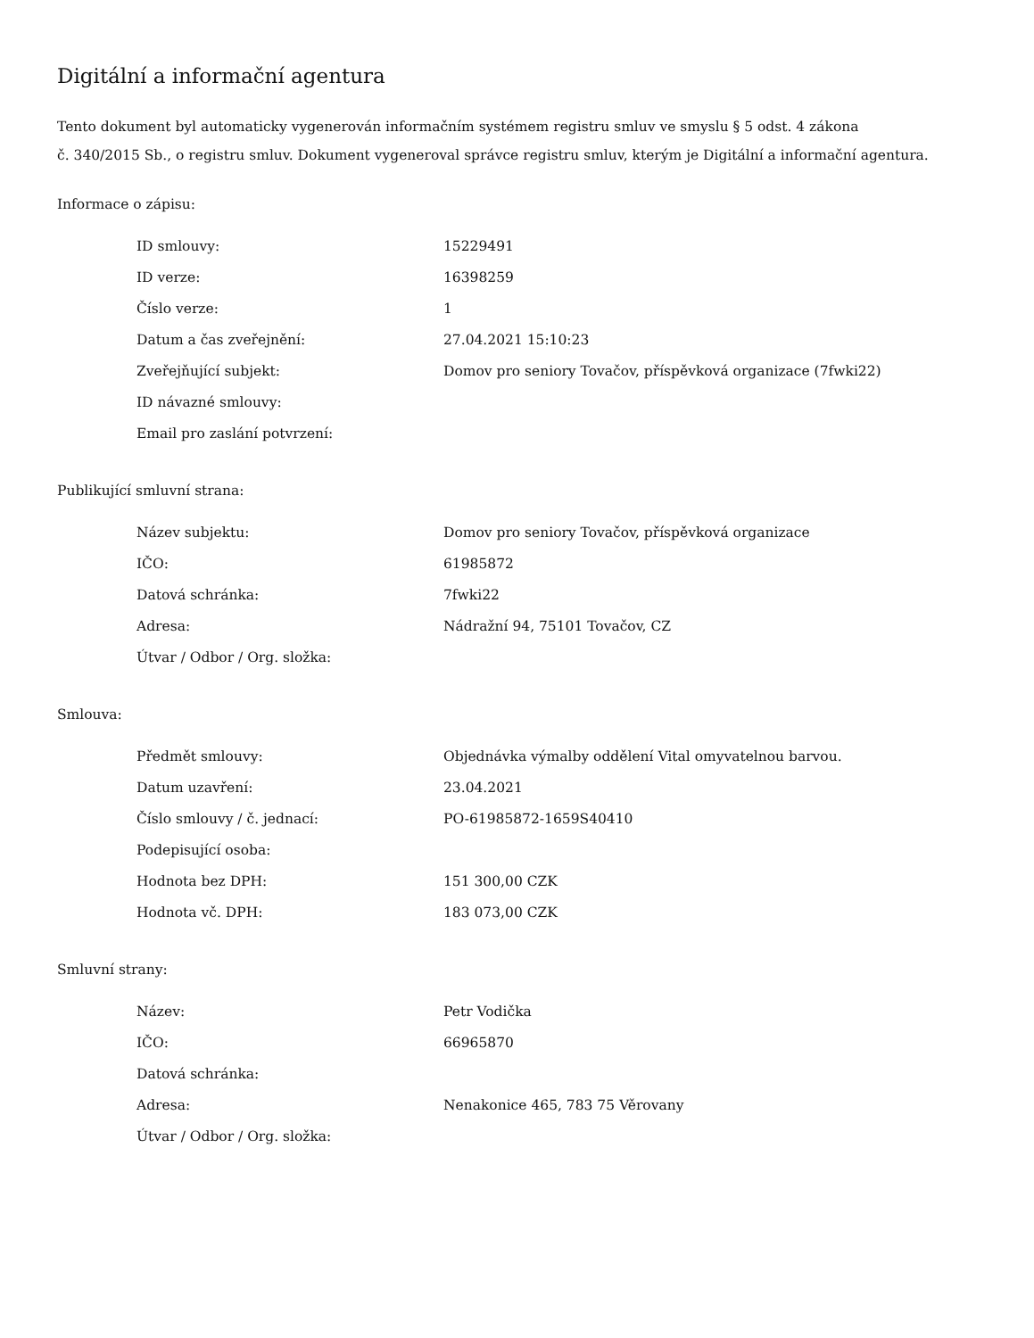Digitální a informační agentura
Tento dokument byl automaticky vygenerován informačním systémem registru smluv ve smyslu § 5 odst. 4 zákona
č. 340/2015 Sb., o registru smluv. Dokument vygeneroval správce registru smluv, kterým je Digitální a informační agentura.
Informace o zápisu:
| ID smlouvy: | 15229491 |
| ID verze: | 16398259 |
| Číslo verze: | 1 |
| Datum a čas zveřejnění: | 27.04.2021 15:10:23 |
| Zveřejňující subjekt: | Domov pro seniory Tovačov, příspěvková organizace (7fwki22) |
| ID návazné smlouvy: | |
| Email pro zaslání potvrzení: | |
Publikující smluvní strana:
| Název subjektu: | Domov pro seniory Tovačov, příspěvková organizace |
| IČO: | 61985872 |
| Datová schránka: | 7fwki22 |
| Adresa: | Nádražní 94, 75101 Tovačov, CZ |
| Útvar / Odbor / Org. složka: | |
Smlouva:
| Předmět smlouvy: | Objednávka výmalby oddělení Vital omyvatelnou barvou. |
| Datum uzavření: | 23.04.2021 |
| Číslo smlouvy / č. jednací: | PO-61985872-1659S40410 |
| Podepisující osoba: | |
| Hodnota bez DPH: | 151 300,00 CZK |
| Hodnota vč. DPH: | 183 073,00 CZK |
Smluvní strany:
| Název: | Petr Vodička |
| IČO: | 66965870 |
| Datová schránka: | |
| Adresa: | Nenakonice 465, 783 75 Věrovany |
| Útvar / Odbor / Org. složka: | |